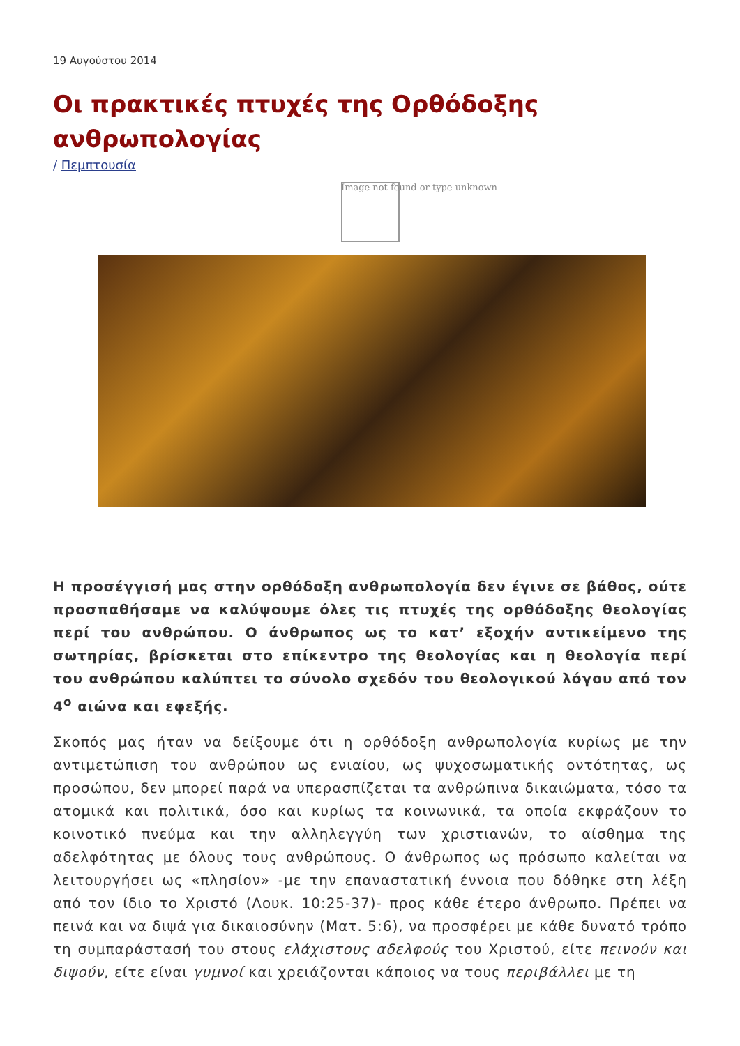19 Αυγούστου 2014
Οι πρακτικές πτυχές της Ορθόδοξης ανθρωπολογίας
/ Πεμπτουσία
Image not found or type unknown
Η προσέγγισή μας στην ορθόδοξη ανθρωπολογία δεν έγινε σε βάθος, ούτε προσπαθήσαμε να καλύψουμε όλες τις πτυχές της ορθόδοξης θεολογίας περί του ανθρώπου. Ο άνθρωπος ως το κατ’ εξοχήν αντικείμενο της σωτηρίας, βρίσκεται στο επίκεντρο της θεολογίας και η θεολογία περί του ανθρώπου καλύπτει το σύνολο σχεδόν του θεολογικού λόγου από τον 4<sup>ο</sup> αιώνα και εφεξής.
Σκοπός μας ήταν να δείξουμε ότι η ορθόδοξη ανθρωπολογία κυρίως με την αντιμετώπιση του ανθρώπου ως ενιαίου, ως ψυχοσωματικής οντότητας, ως προσώπου, δεν μπορεί παρά να υπερασπίζεται τα ανθρώπινα δικαιώματα, τόσο τα ατομικά και πολιτικά, όσο και κυρίως τα κοινωνικά, τα οποία εκφράζουν το κοινοτικό πνεύμα και την αλληλεγγύη των χριστιανών, το αίσθημα της αδελφότητας με όλους τους ανθρώπους. Ο άνθρωπος ως πρόσωπο καλείται να λειτουργήσει ως «πλησίον» -με την επαναστατική έννοια που δόθηκε στη λέξη από τον ίδιο το Χριστό (Λουκ. 10:25-37)- προς κάθε έτερο άνθρωπο. Πρέπει να πεινά και να διψά για δικαιοσύνην (Ματ. 5:6), να προσφέρει με κάθε δυνατό τρόπο τη συμπαράστασή του στους ελάχιστους αδελφούς του Χριστού, είτε πεινούν και διψούν, είτε είναι γυμνοί και χρειάζονται κάποιος να τους περιβάλλει με τη